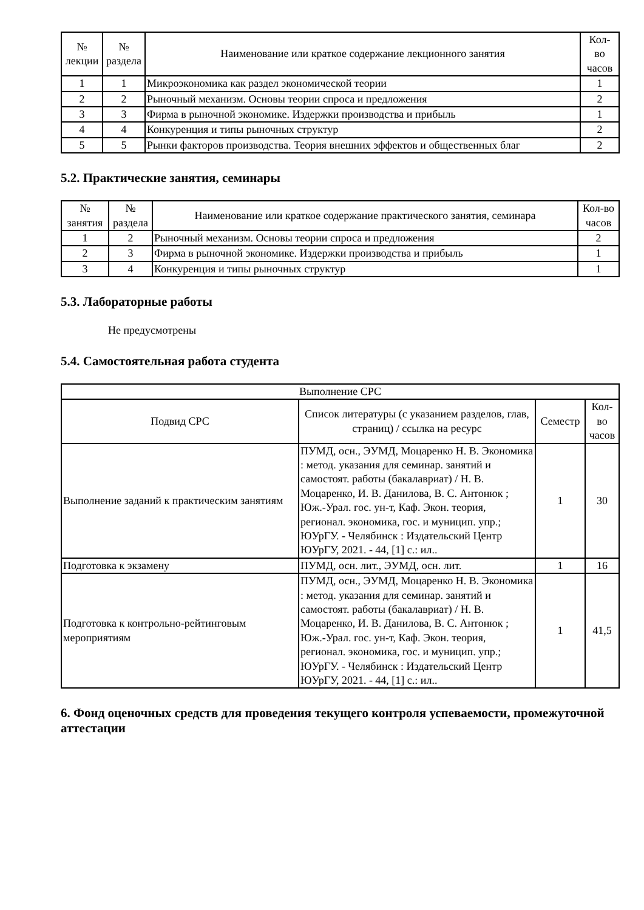| № лекции | № раздела | Наименование или краткое содержание лекционного занятия | Кол- во часов |
| --- | --- | --- | --- |
| 1 | 1 | Микроэкономика как раздел экономической теории | 1 |
| 2 | 2 | Рыночный механизм. Основы теории спроса и предложения | 2 |
| 3 | 3 | Фирма в рыночной экономике. Издержки производства и прибыль | 1 |
| 4 | 4 | Конкуренция и типы рыночных структур | 2 |
| 5 | 5 | Рынки факторов производства. Теория внешних эффектов и общественных благ | 2 |
5.2. Практические занятия, семинары
| № занятия | № раздела | Наименование или краткое содержание практического занятия, семинара | Кол-во часов |
| --- | --- | --- | --- |
| 1 | 2 | Рыночный механизм. Основы теории спроса и предложения | 2 |
| 2 | 3 | Фирма в рыночной экономике. Издержки производства и прибыль | 1 |
| 3 | 4 | Конкуренция и типы рыночных структур | 1 |
5.3. Лабораторные работы
Не предусмотрены
5.4. Самостоятельная работа студента
| Выполнение СРС | | | |
| --- | --- | --- | --- |
| Подвид СРС | Список литературы (с указанием разделов, глав, страниц) / ссылка на ресурс | Семестр | Кол- во часов |
| Выполнение заданий к практическим занятиям | ПУМД, осн., ЭУМД, Моцаренко Н. В. Экономика : метод. указания для семинар. занятий и самостоят. работы (бакалавриат) / Н. В. Моцаренко, И. В. Данилова, В. С. Антонюк ; Юж.-Урал. гос. ун-т, Каф. Экон. теория, регионал. экономика, гос. и муницип. упр.; ЮУрГУ. - Челябинск : Издательский Центр ЮУрГУ, 2021. - 44, [1] с.: ил.. | 1 | 30 |
| Подготовка к экзамену | ПУМД, осн. лит., ЭУМД, осн. лит. | 1 | 16 |
| Подготовка к контрольно-рейтинговым мероприятиям | ПУМД, осн., ЭУМД, Моцаренко Н. В. Экономика : метод. указания для семинар. занятий и самостоят. работы (бакалавриат) / Н. В. Моцаренко, И. В. Данилова, В. С. Антонюк ; Юж.-Урал. гос. ун-т, Каф. Экон. теория, регионал. экономика, гос. и муницип. упр.; ЮУрГУ. - Челябинск : Издательский Центр ЮУрГУ, 2021. - 44, [1] с.: ил.. | 1 | 41,5 |
6. Фонд оценочных средств для проведения текущего контроля успеваемости, промежуточной аттестации